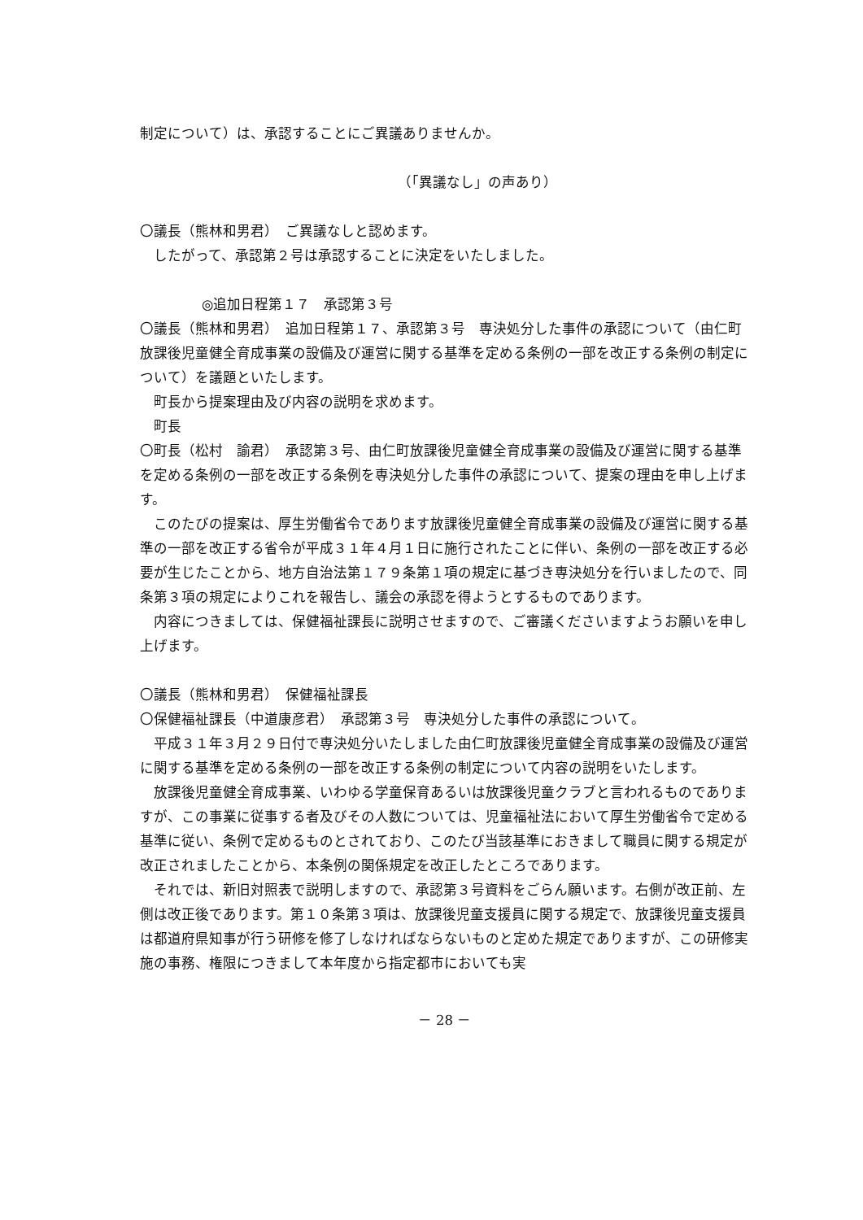制定について）は、承認することにご異議ありませんか。
（「異議なし」の声あり）
〇議長（熊林和男君）　ご異議なしと認めます。
したがって、承認第２号は承認することに決定をいたしました。
◎追加日程第１７　承認第３号
〇議長（熊林和男君）　追加日程第１７、承認第３号　専決処分した事件の承認について（由仁町放課後児童健全育成事業の設備及び運営に関する基準を定める条例の一部を改正する条例の制定について）を議題といたします。
町長から提案理由及び内容の説明を求めます。
町長
〇町長（松村　諭君）　承認第３号、由仁町放課後児童健全育成事業の設備及び運営に関する基準を定める条例の一部を改正する条例を専決処分した事件の承認について、提案の理由を申し上げます。
このたびの提案は、厚生労働省令であります放課後児童健全育成事業の設備及び運営に関する基準の一部を改正する省令が平成３１年４月１日に施行されたことに伴い、条例の一部を改正する必要が生じたことから、地方自治法第１７９条第１項の規定に基づき専決処分を行いましたので、同条第３項の規定によりこれを報告し、議会の承認を得ようとするものであります。
内容につきましては、保健福祉課長に説明させますので、ご審議くださいますようお願いを申し上げます。
〇議長（熊林和男君）　保健福祉課長
〇保健福祉課長（中道康彦君）　承認第３号　専決処分した事件の承認について。
平成３１年３月２９日付で専決処分いたしました由仁町放課後児童健全育成事業の設備及び運営に関する基準を定める条例の一部を改正する条例の制定について内容の説明をいたします。
放課後児童健全育成事業、いわゆる学童保育あるいは放課後児童クラブと言われるものでありますが、この事業に従事する者及びその人数については、児童福祉法において厚生労働省令で定める基準に従い、条例で定めるものとされており、このたび当該基準におきまして職員に関する規定が改正されましたことから、本条例の関係規定を改正したところであります。
それでは、新旧対照表で説明しますので、承認第３号資料をごらん願います。右側が改正前、左側は改正後であります。第１０条第３項は、放課後児童支援員に関する規定で、放課後児童支援員は都道府県知事が行う研修を修了しなければならないものと定めた規定でありますが、この研修実施の事務、権限につきまして本年度から指定都市においても実
－ 28 －